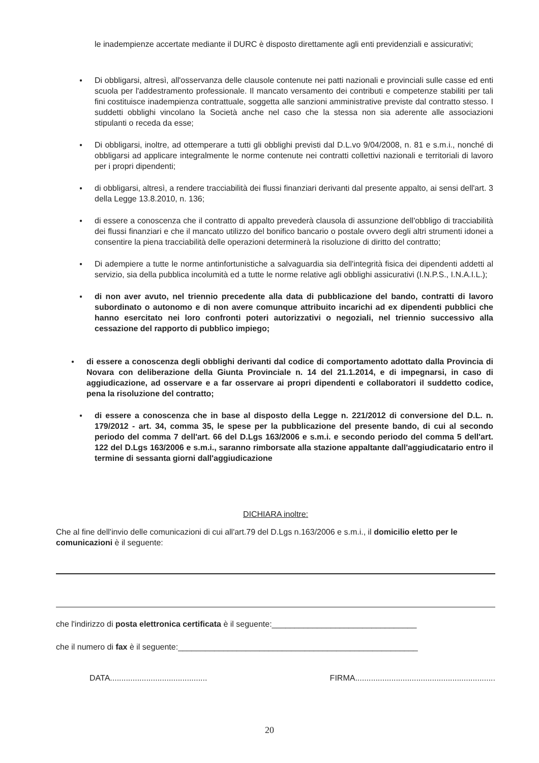le inadempienze accertate mediante il DURC è disposto direttamente agli enti previdenziali e assicurativi;
● Di obbligarsi, altresì, all'osservanza delle clausole contenute nei patti nazionali e provinciali sulle casse ed enti scuola per l'addestramento professionale. Il mancato versamento dei contributi e competenze stabiliti per tali fini costituisce inadempienza contrattuale, soggetta alle sanzioni amministrative previste dal contratto stesso. I suddetti obblighi vincolano la Società anche nel caso che la stessa non sia aderente alle associazioni stipulanti o receda da esse;
● Di obbligarsi, inoltre, ad ottemperare a tutti gli obblighi previsti dal D.L.vo 9/04/2008, n. 81 e s.m.i., nonché di obbligarsi ad applicare integralmente le norme contenute nei contratti collettivi nazionali e territoriali di lavoro per i propri dipendenti;
● di obbligarsi, altresì, a rendere tracciabilità dei flussi finanziari derivanti dal presente appalto, ai sensi dell'art. 3 della Legge 13.8.2010, n. 136;
● di essere a conoscenza che il contratto di appalto prevederà clausola di assunzione dell'obbligo di tracciabilità dei flussi finanziari e che il mancato utilizzo del bonifico bancario o postale ovvero degli altri strumenti idonei a consentire la piena tracciabilità delle operazioni determinerà la risoluzione di diritto del contratto;
● Di adempiere a tutte le norme antinfortunistiche a salvaguardia sia dell'integrità fisica dei dipendenti addetti al servizio, sia della pubblica incolumità ed a tutte le norme relative agli obblighi assicurativi (I.N.P.S., I.N.A.I.L.);
● di non aver avuto, nel triennio precedente alla data di pubblicazione del bando, contratti di lavoro subordinato o autonomo e di non avere comunque attribuito incarichi ad ex dipendenti pubblici che hanno esercitato nei loro confronti poteri autorizzativi o negoziali, nel triennio successivo alla cessazione del rapporto di pubblico impiego;
● di essere a conoscenza degli obblighi derivanti dal codice di comportamento adottato dalla Provincia di Novara con deliberazione della Giunta Provinciale n. 14 del 21.1.2014, e di impegnarsi, in caso di aggiudicazione, ad osservare e a far osservare ai propri dipendenti e collaboratori il suddetto codice, pena la risoluzione del contratto;
● di essere a conoscenza che in base al disposto della Legge n. 221/2012 di conversione del D.L. n. 179/2012 - art. 34, comma 35, le spese per la pubblicazione del presente bando, di cui al secondo periodo del comma 7 dell'art. 66 del D.Lgs 163/2006 e s.m.i. e secondo periodo del comma 5 dell'art. 122 del D.Lgs 163/2006 e s.m.i., saranno rimborsate alla stazione appaltante dall'aggiudicatario entro il termine di sessanta giorni dall'aggiudicazione
DICHIARA inoltre:
Che al fine dell'invio delle comunicazioni di cui all'art.79 del D.Lgs n.163/2006 e s.m.i., il domicilio eletto per le comunicazioni è il seguente:
che l'indirizzo di posta elettronica certificata è il seguente:________________________________
che il numero di fax è il seguente:_____________________________________________________
DATA........................................... FIRMA..............................................................
20